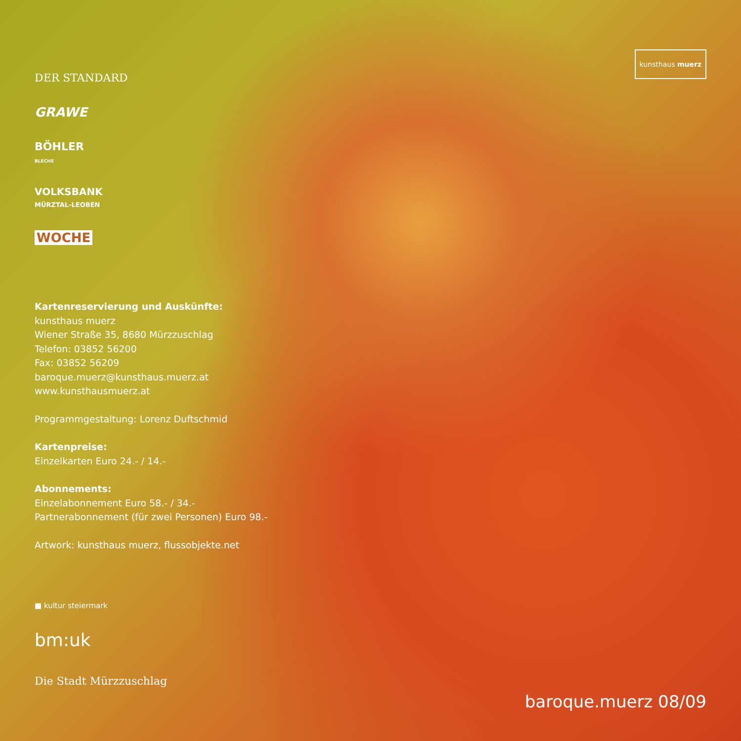DER STANDARD
GRAWE
BÖHLER
BLECHE
VOLKSBANK
MÜRZTAL-LEOBEN
WOCHE
Kartenreservierung und Auskünfte:
kunsthaus muerz
Wiener Straße 35, 8680 Mürzzuschlag
Telefon: 03852 56200
Fax: 03852 56209
baroque.muerz@kunsthaus.muerz.at
www.kunsthausmuerz.at
Programmgestaltung: Lorenz Duftschmid
Kartenpreise:
Einzelkarten Euro 24.- / 14.-
Abonnements:
Einzelabonnement Euro 58.- / 34.-
Partnerabonnement (für zwei Personen) Euro 98.-
Artwork: kunsthaus muerz, flussobjekte.net
■ kultur steiermark
bm:uk
Die Stadt Mürzzuschlag
kunsthaus muerz
baroque.muerz 08/09